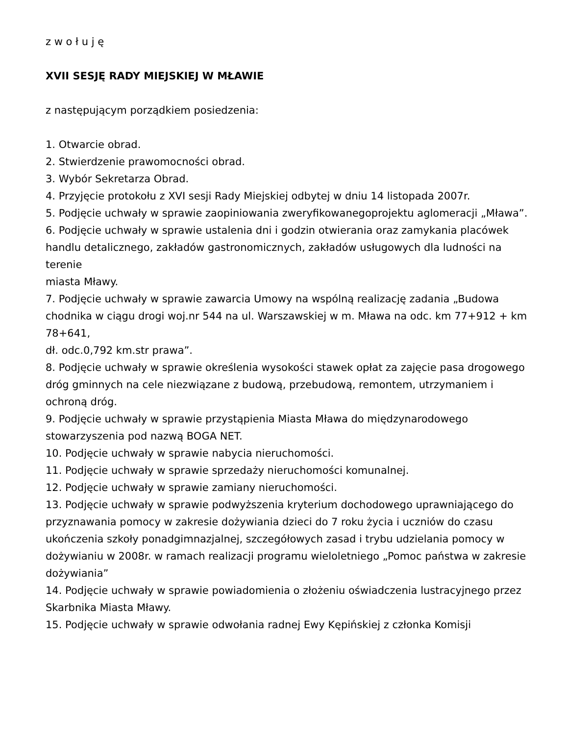z w o ł u j ę
XVII SESJĘ RADY MIEJSKIEJ W MŁAWIE
z następującym porządkiem posiedzenia:
1. Otwarcie obrad.
2. Stwierdzenie prawomocności obrad.
3. Wybór Sekretarza Obrad.
4. Przyjęcie protokołu z XVI sesji Rady Miejskiej odbytej w dniu 14 listopada 2007r.
5. Podjęcie uchwały w sprawie zaopiniowania zweryfikowanegoprojektu aglomeracji „Mława”.
6. Podjęcie uchwały w sprawie ustalenia dni i godzin otwierania oraz zamykania placówek handlu detalicznego, zakładów gastronomicznych, zakładów usługowych dla ludności na terenie
miasta Mławy.
7. Podjęcie uchwały w sprawie zawarcia Umowy na wspólną realizację zadania „Budowa chodnika w ciągu drogi woj.nr 544 na ul. Warszawskiej w m. Mława na odc. km 77+912 + km 78+641,
dł. odc.0,792 km.str prawa”.
8. Podjęcie uchwały w sprawie określenia wysokości stawek opłat za zajęcie pasa drogowego dróg gminnych na cele niezwiązane z budową, przebudową, remontem, utrzymaniem i ochroną dróg.
9. Podjęcie uchwały w sprawie przystąpienia Miasta Mława do międzynarodowego stowarzyszenia pod nazwą BOGA NET.
10. Podjęcie uchwały w sprawie nabycia nieruchomości.
11. Podjęcie uchwały w sprawie sprzedaży nieruchomości komunalnej.
12. Podjęcie uchwały w sprawie zamiany nieruchomości.
13. Podjęcie uchwały w sprawie podwyższenia kryterium dochodowego uprawniającego do przyznawania pomocy w zakresie dożywiania dzieci do 7 roku życia i uczniów do czasu ukończenia szkoły ponadgimnazjalnej, szczegółowych zasad i trybu udzielania pomocy w dożywianiu w 2008r. w ramach realizacji programu wieloletniego „Pomoc państwa w zakresie dożywiania”
14. Podjęcie uchwały w sprawie powiadomienia o złożeniu oświadczenia lustracyjnego przez Skarbnika Miasta Mławy.
15. Podjęcie uchwały w sprawie odwołania radnej Ewy Kępińskiej z członka Komisji